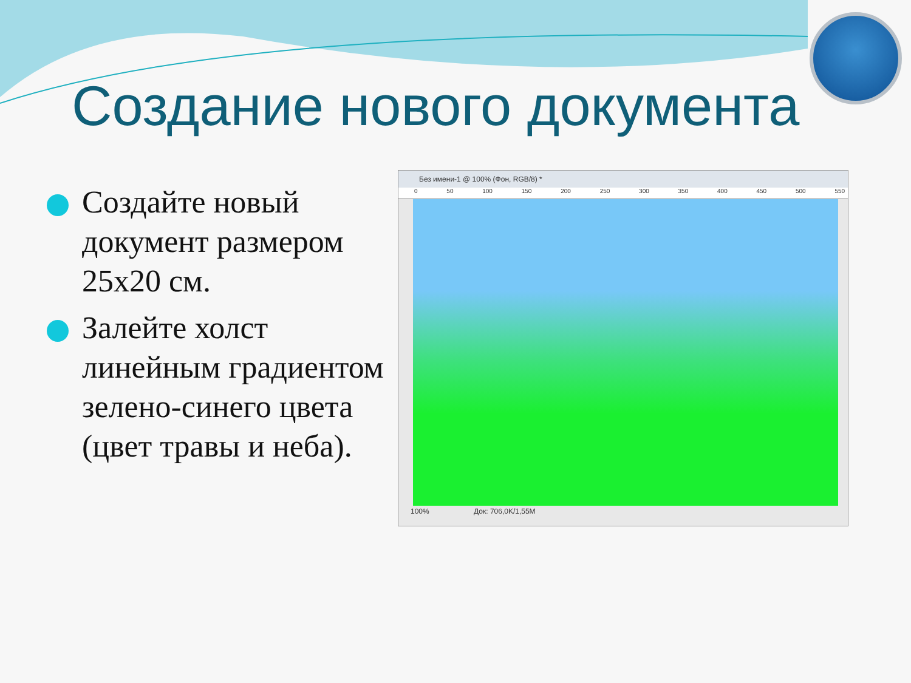Создание нового документа
Создайте новый документ размером 25x20 см.
Залейте холст линейным градиентом зелено-синего цвета (цвет травы и неба).
Без имени-1 @ 100% (Фон, RGB/8) *
0 50 100 150 200 250 300 350 400 450 500 550
100% Док: 706,0K/1,55M